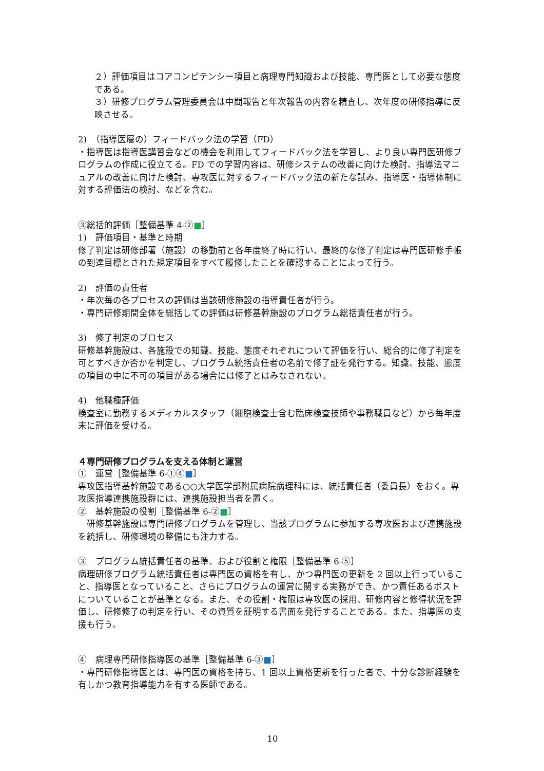２）評価項目はコアコンピテンシー項目と病理専門知識および技能、専門医として必要な態度である。
３）研修プログラム管理委員会は中間報告と年次報告の内容を精査し、次年度の研修指導に反映させる。
2)　（指導医層の）フィードバック法の学習（FD）
・指導医は指導医講習会などの機会を利用してフィードバック法を学習し、より良い専門医研修プログラムの作成に役立てる。FD での学習内容は、研修システムの改善に向けた検討、指導法マニュアルの改善に向けた検討、専攻医に対するフィードバック法の新たな試み、指導医・指導体制に対する評価法の検討、などを含む。
③総括的評価［整備基準 4-②■］
1)　評価項目・基準と時期
修了判定は研修部署（施設）の移動前と各年度終了時に行い、最終的な修了判定は専門医研修手帳の到達目標とされた規定項目をすべて履修したことを確認することによって行う。
2)　評価の責任者
・年次毎の各プロセスの評価は当該研修施設の指導責任者が行う。
・専門研修期間全体を総括しての評価は研修基幹施設のプログラム総括責任者が行う。
3)　修了判定のプロセス
研修基幹施設は、各施設での知識、技能、態度それぞれについて評価を行い、総合的に修了判定を可とすべきか否かを判定し、プログラム統括責任者の名前で修了証を発行する。知識、技能、態度の項目の中に不可の項目がある場合には修了とはみなされない。
4)　他職種評価
検査室に勤務するメディカルスタッフ（細胞検査士含む臨床検査技師や事務職員など）から毎年度末に評価を受ける。
４専門研修プログラムを支える体制と運営
①　運営［整備基準 6-①④■］
専攻医指導基幹施設である○○大学医学部附属病院病理科には、統括責任者（委員長）をおく。専攻医指導連携施設群には、連携施設担当者を置く。
②　基幹施設の役割［整備基準 6-②■］
　研修基幹施設は専門研修プログラムを管理し、当該プログラムに参加する専攻医および連携施設を統括し、研修環境の整備にも注力する。
③　プログラム統括責任者の基準、および役割と権限［整備基準 6-⑤］
病理研修プログラム統括責任者は専門医の資格を有し、かつ専門医の更新を 2 回以上行っていること、指導医となっていること、さらにプログラムの運営に関する実務ができ、かつ責任あるポストについていることが基準となる。また、その役割・権限は専攻医の採用、研修内容と修得状況を評価し、研修修了の判定を行い、その資質を証明する書面を発行することである。また、指導医の支援も行う。
④　病理専門研修指導医の基準［整備基準 6-③■］
・専門研修指導医とは、専門医の資格を持ち、1 回以上資格更新を行った者で、十分な診断経験を有しかつ教育指導能力を有する医師である。
10